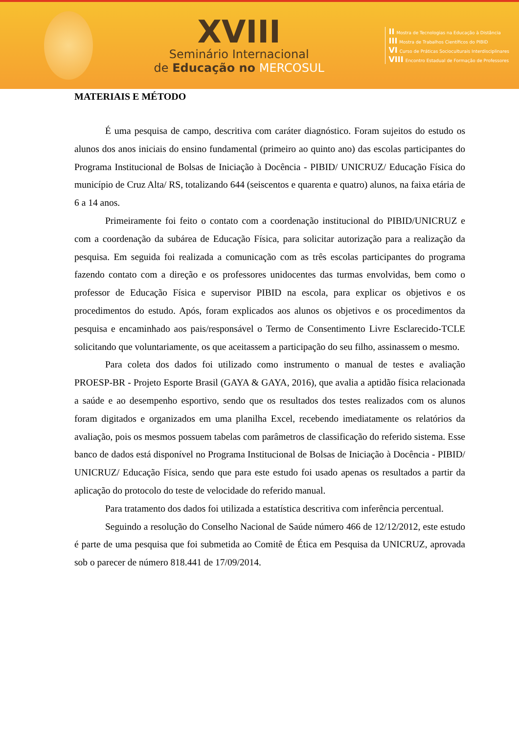XVIII
Seminário Internacional
de Educação no MERCOSUL
II Mostra de Tecnologias na Educação à Distância
III Mostra de Trabalhos Científicos do PIBID
VI Curso de Práticas Socioculturais Interdisciplinares
VIII Encontro Estadual de Formação de Professores
MATERIAIS E MÉTODO
É uma pesquisa de campo, descritiva com caráter diagnóstico. Foram sujeitos do estudo os alunos dos anos iniciais do ensino fundamental (primeiro ao quinto ano) das escolas participantes do Programa Institucional de Bolsas de Iniciação à Docência - PIBID/ UNICRUZ/ Educação Física do município de Cruz Alta/ RS, totalizando 644 (seiscentos e quarenta e quatro) alunos, na faixa etária de 6 a 14 anos.
Primeiramente foi feito o contato com a coordenação institucional do PIBID/UNICRUZ e com a coordenação da subárea de Educação Física, para solicitar autorização para a realização da pesquisa. Em seguida foi realizada a comunicação com as três escolas participantes do programa fazendo contato com a direção e os professores unidocentes das turmas envolvidas, bem como o professor de Educação Física e supervisor PIBID na escola, para explicar os objetivos e os procedimentos do estudo. Após, foram explicados aos alunos os objetivos e os procedimentos da pesquisa e encaminhado aos pais/responsável o Termo de Consentimento Livre Esclarecido-TCLE solicitando que voluntariamente, os que aceitassem a participação do seu filho, assinassem o mesmo.
Para coleta dos dados foi utilizado como instrumento o manual de testes e avaliação PROESP-BR - Projeto Esporte Brasil (GAYA & GAYA, 2016), que avalia a aptidão física relacionada a saúde e ao desempenho esportivo, sendo que os resultados dos testes realizados com os alunos foram digitados e organizados em uma planilha Excel, recebendo imediatamente os relatórios da avaliação, pois os mesmos possuem tabelas com parâmetros de classificação do referido sistema. Esse banco de dados está disponível no Programa Institucional de Bolsas de Iniciação à Docência - PIBID/ UNICRUZ/ Educação Física, sendo que para este estudo foi usado apenas os resultados a partir da aplicação do protocolo do teste de velocidade do referido manual.
Para tratamento dos dados foi utilizada a estatística descritiva com inferência percentual.
Seguindo a resolução do Conselho Nacional de Saúde número 466 de 12/12/2012, este estudo é parte de uma pesquisa que foi submetida ao Comitê de Ética em Pesquisa da UNICRUZ, aprovada sob o parecer de número 818.441 de 17/09/2014.